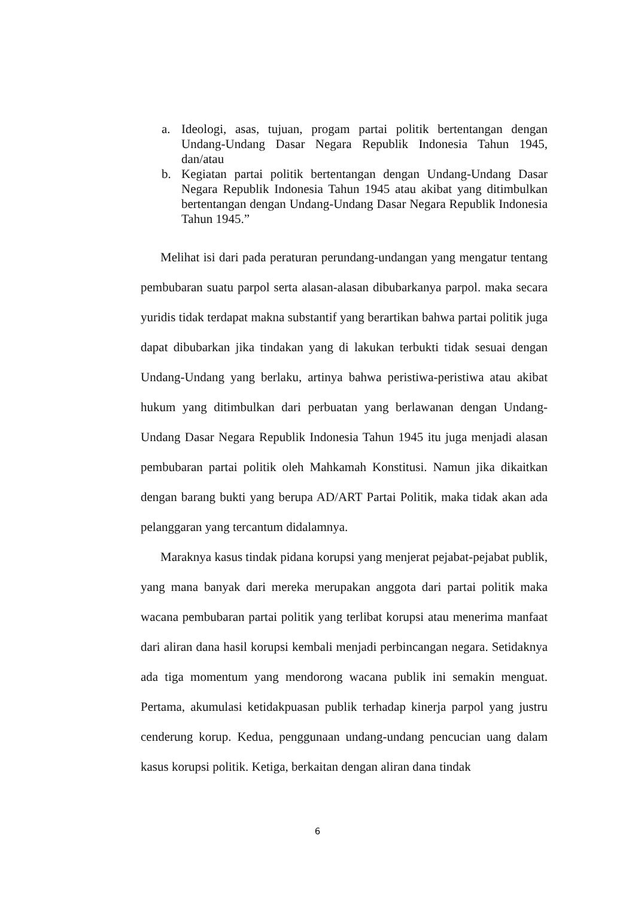a. Ideologi, asas, tujuan, progam partai politik bertentangan dengan Undang-Undang Dasar Negara Republik Indonesia Tahun 1945, dan/atau
b. Kegiatan partai politik bertentangan dengan Undang-Undang Dasar Negara Republik Indonesia Tahun 1945 atau akibat yang ditimbulkan bertentangan dengan Undang-Undang Dasar Negara Republik Indonesia Tahun 1945.”
Melihat isi dari pada peraturan perundang-undangan yang mengatur tentang pembubaran suatu parpol serta alasan-alasan dibubarkanya parpol. maka secara yuridis tidak terdapat makna substantif yang berartikan bahwa partai politik juga dapat dibubarkan jika tindakan yang di lakukan terbukti tidak sesuai dengan Undang-Undang yang berlaku, artinya bahwa peristiwa-peristiwa atau akibat hukum yang ditimbulkan dari perbuatan yang berlawanan dengan Undang-Undang Dasar Negara Republik Indonesia Tahun 1945 itu juga menjadi alasan pembubaran partai politik oleh Mahkamah Konstitusi. Namun jika dikaitkan dengan barang bukti yang berupa AD/ART Partai Politik, maka tidak akan ada pelanggaran yang tercantum didalamnya.
Maraknya kasus tindak pidana korupsi yang menjerat pejabat-pejabat publik, yang mana banyak dari mereka merupakan anggota dari partai politik maka wacana pembubaran partai politik yang terlibat korupsi atau menerima manfaat dari aliran dana hasil korupsi kembali menjadi perbincangan negara. Setidaknya ada tiga momentum yang mendorong wacana publik ini semakin menguat. Pertama, akumulasi ketidakpuasan publik terhadap kinerja parpol yang justru cenderung korup. Kedua, penggunaan undang-undang pencucian uang dalam kasus korupsi politik. Ketiga, berkaitan dengan aliran dana tindak
6